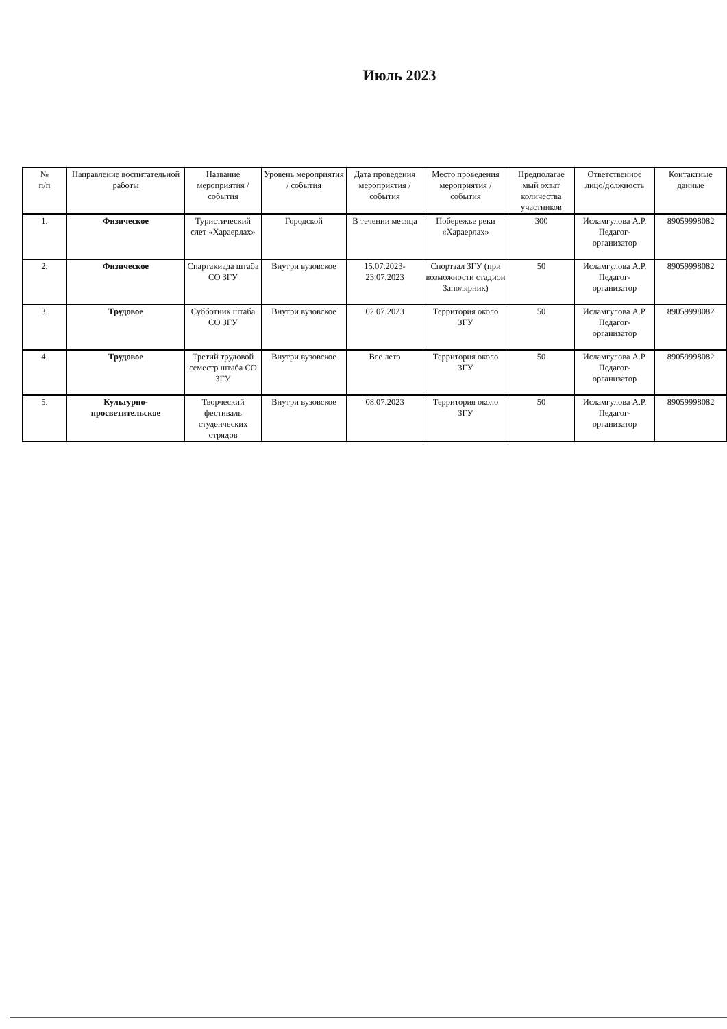Июль 2023
| № п/п | Направление воспитательной работы | Название мероприятия / события | Уровень мероприятия / события | Дата проведения мероприятия / события | Место проведения мероприятия / события | Предполагае мый охват количества участников | Ответственное лицо/должность | Контактные данные |
| --- | --- | --- | --- | --- | --- | --- | --- | --- |
| 1. | Физическое | Туристический слет «Хараерлах» | Городской | В течении месяца | Побережье реки «Хараерлах» | 300 | Исламгулова А.Р. Педагог-организатор | 89059998082 |
| 2. | Физическое | Спартакиада штаба СО ЗГУ | Внутри вузовское | 15.07.2023-23.07.2023 | Спортзал ЗГУ (при возможности стадион Заполярник) | 50 | Исламгулова А.Р. Педагог-организатор | 89059998082 |
| 3. | Трудовое | Субботник штаба СО ЗГУ | Внутри вузовское | 02.07.2023 | Территория около ЗГУ | 50 | Исламгулова А.Р. Педагог-организатор | 89059998082 |
| 4. | Трудовое | Третий трудовой семестр штаба СО ЗГУ | Внутри вузовское | Все лето | Территория около ЗГУ | 50 | Исламгулова А.Р. Педагог-организатор | 89059998082 |
| 5. | Культурно-просветительское | Творческий фестиваль студенческих отрядов | Внутри вузовское | 08.07.2023 | Территория около ЗГУ | 50 | Исламгулова А.Р. Педагог-организатор | 89059998082 |